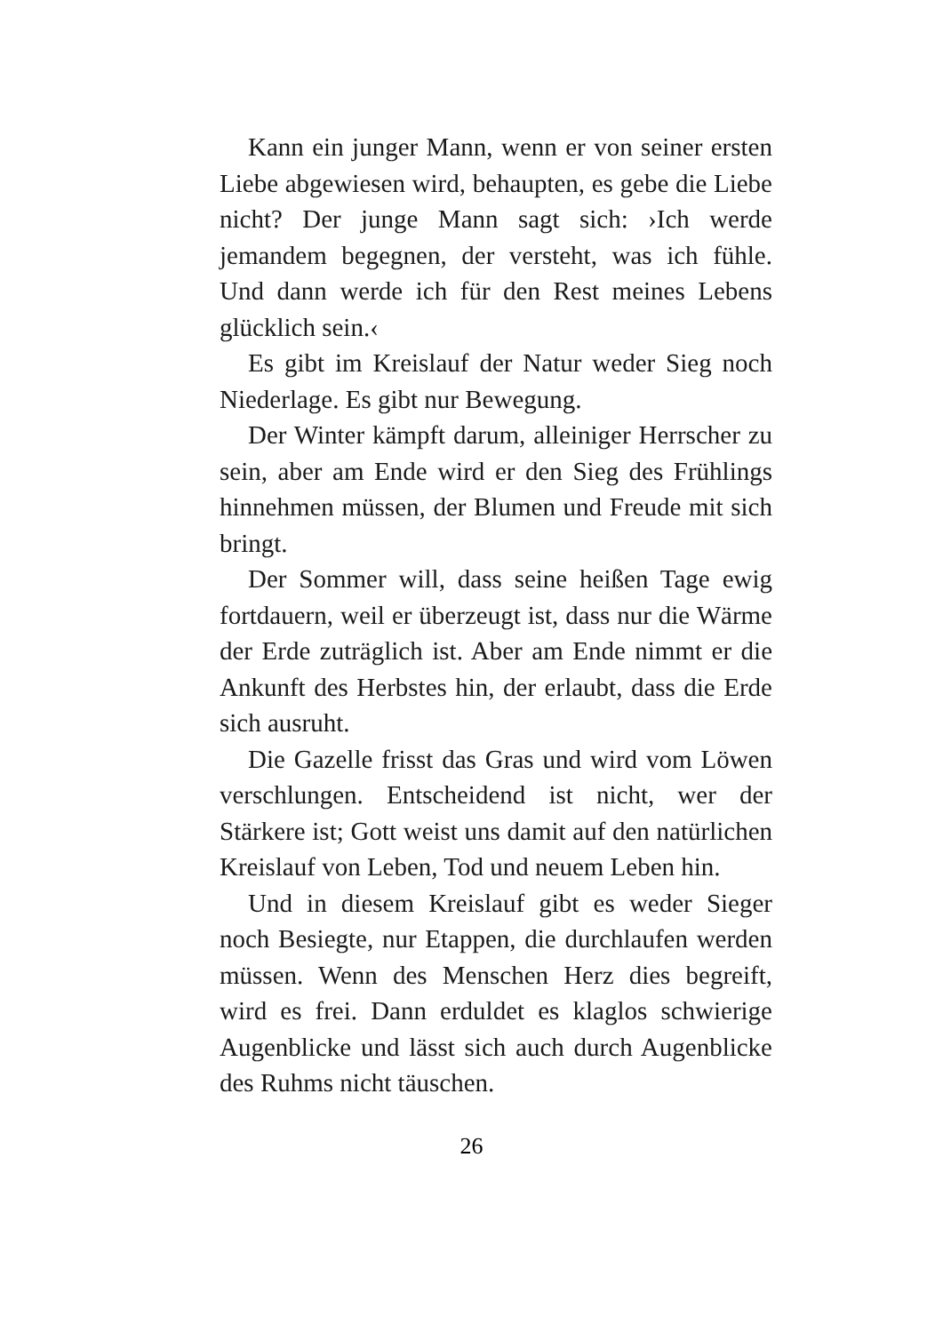Kann ein junger Mann, wenn er von seiner ersten Liebe abgewiesen wird, behaupten, es gebe die Liebe nicht? Der junge Mann sagt sich: ›Ich werde jemandem begegnen, der versteht, was ich fühle. Und dann werde ich für den Rest meines Lebens glücklich sein.‹
Es gibt im Kreislauf der Natur weder Sieg noch Niederlage. Es gibt nur Bewegung.
Der Winter kämpft darum, alleiniger Herrscher zu sein, aber am Ende wird er den Sieg des Frühlings hinnehmen müssen, der Blumen und Freude mit sich bringt.
Der Sommer will, dass seine heißen Tage ewig fortdauern, weil er überzeugt ist, dass nur die Wärme der Erde zuträglich ist. Aber am Ende nimmt er die Ankunft des Herbstes hin, der erlaubt, dass die Erde sich ausruht.
Die Gazelle frisst das Gras und wird vom Löwen verschlungen. Entscheidend ist nicht, wer der Stärkere ist; Gott weist uns damit auf den natürlichen Kreislauf von Leben, Tod und neuem Leben hin.
Und in diesem Kreislauf gibt es weder Sieger noch Besiegte, nur Etappen, die durchlaufen werden müssen. Wenn des Menschen Herz dies begreift, wird es frei. Dann erduldet es klaglos schwierige Augenblicke und lässt sich auch durch Augenblicke des Ruhms nicht täuschen.
26